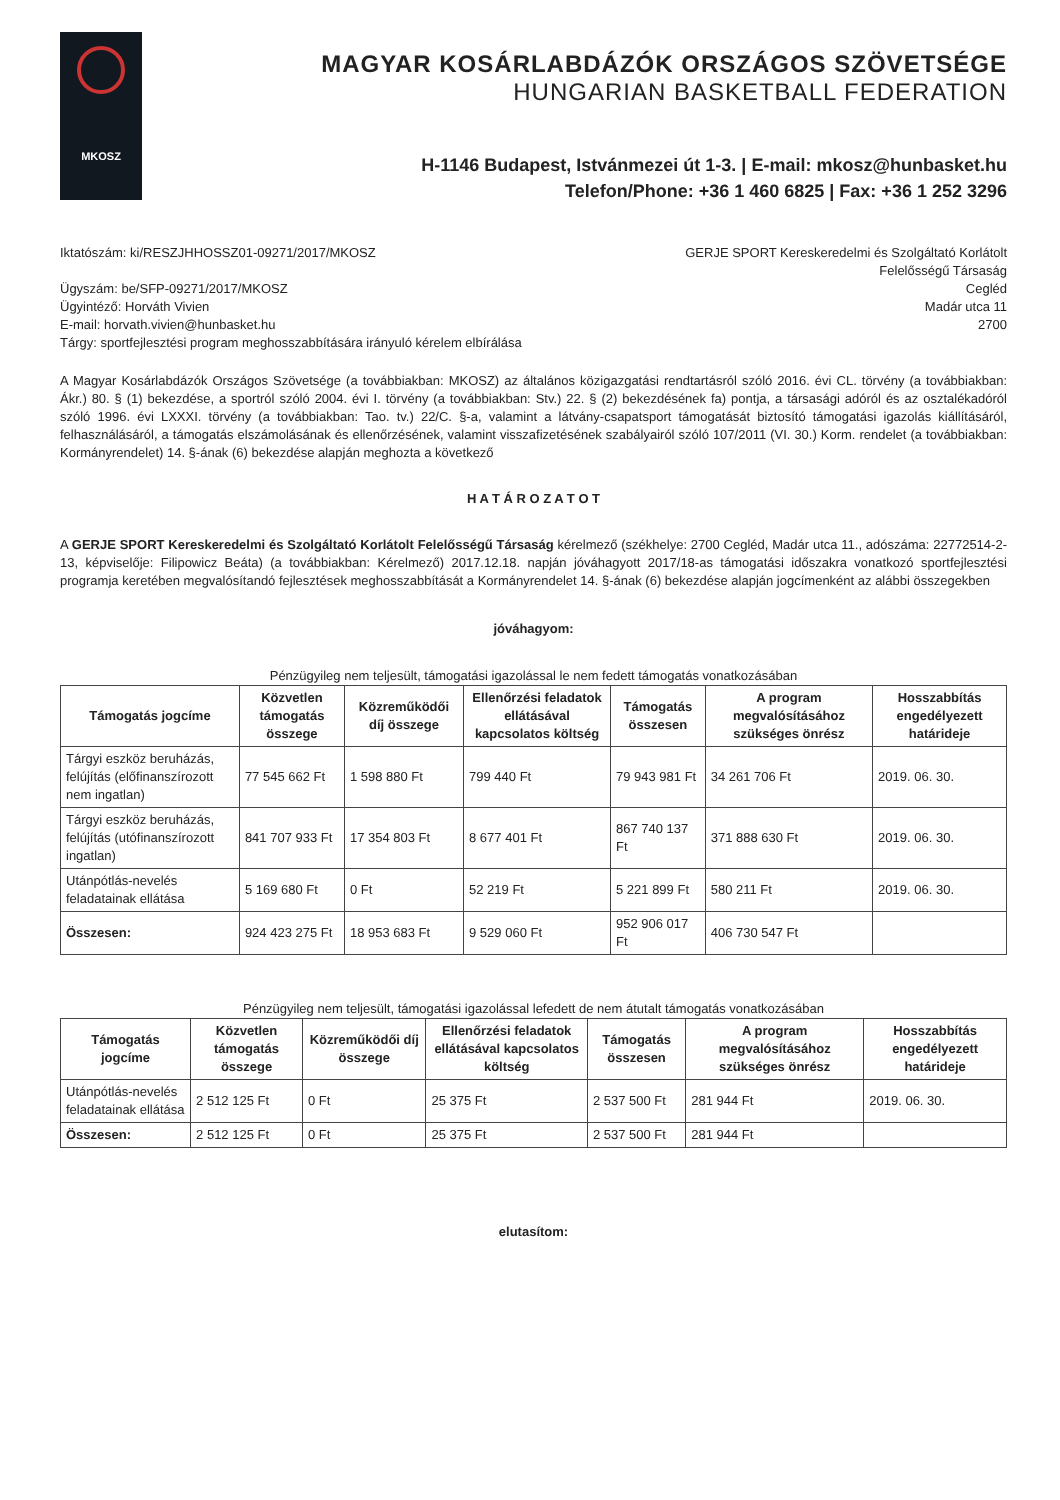MKOSZ
MAGYAR KOSÁRLABDÁZÓK ORSZÁGOS SZÖVETSÉGE
HUNGARIAN BASKETBALL FEDERATION
H-1146 Budapest, Istvánmezei út 1-3. | E-mail: mkosz@hunbasket.hu
Telefon/Phone: +36 1 460 6825 | Fax: +36 1 252 3296
Iktatószám: ki/RESZJHHOSSZ01-09271/2017/MKOSZ
Ügyszám: be/SFP-09271/2017/MKOSZ
Ügyintéző: Horváth Vivien
E-mail: horvath.vivien@hunbasket.hu
Tárgy: sportfejlesztési program meghosszabbítására irányuló kérelem elbírálása
GERJE SPORT Kereskeredelmi és Szolgáltató Korlátolt
Felelősségű Társaság
Cegléd
Madár utca 11
2700
A Magyar Kosárlabdázók Országos Szövetsége (a továbbiakban: MKOSZ) az általános közigazgatási rendtartásról szóló 2016. évi CL. törvény (a továbbiakban: Ákr.) 80. § (1) bekezdése, a sportról szóló 2004. évi I. törvény (a továbbiakban: Stv.) 22. § (2) bekezdésének fa) pontja, a társasági adóról és az osztalékadóról szóló 1996. évi LXXXI. törvény (a továbbiakban: Tao. tv.) 22/C. §-a, valamint a látvány-csapatsport támogatását biztosító támogatási igazolás kiállításáról, felhasználásáról, a támogatás elszámolásának és ellenőrzésének, valamint visszafizetésének szabályairól szóló 107/2011 (VI. 30.) Korm. rendelet (a továbbiakban: Kormányrendelet) 14. §-ának (6) bekezdése alapján meghozta a következő
H A T Á R O Z A T O T
A GERJE SPORT Kereskeredelmi és Szolgáltató Korlátolt Felelősségű Társaság kérelmező (székhelye: 2700 Cegléd, Madár utca 11., adószáma: 22772514-2-13, képviselője: Filipowicz Beáta) (a továbbiakban: Kérelmező) 2017.12.18. napján jóváhagyott 2017/18-as támogatási időszakra vonatkozó sportfejlesztési programja keretében megvalósítandó fejlesztések meghosszabbítását a Kormányrendelet 14. §-ának (6) bekezdése alapján jogcímenként az alábbi összegekben
jóváhagyom:
Pénzügyileg nem teljesült, támogatási igazolással le nem fedett támogatás vonatkozásában
| Támogatás jogcíme | Közvetlen támogatás összege | Közreműködői díj összege | Ellenőrzési feladatok ellátásával kapcsolatos költség | Támogatás összesen | A program megvalósításához szükséges önrész | Hosszabbítás engedélyezett határideje |
| --- | --- | --- | --- | --- | --- | --- |
| Tárgyi eszköz beruházás, felújítás (előfinanszírozott nem ingatlan) | 77 545 662 Ft | 1 598 880 Ft | 799 440 Ft | 79 943 981 Ft | 34 261 706 Ft | 2019. 06. 30. |
| Tárgyi eszköz beruházás, felújítás (utófinanszírozott ingatlan) | 841 707 933 Ft | 17 354 803 Ft | 8 677 401 Ft | 867 740 137 Ft | 371 888 630 Ft | 2019. 06. 30. |
| Utánpótlás-nevelés feladatainak ellátása | 5 169 680 Ft | 0 Ft | 52 219 Ft | 5 221 899 Ft | 580 211 Ft | 2019. 06. 30. |
| Összesen: | 924 423 275 Ft | 18 953 683 Ft | 9 529 060 Ft | 952 906 017 Ft | 406 730 547 Ft | |
Pénzügyileg nem teljesült, támogatási igazolással lefedett de nem átutalt támogatás vonatkozásában
| Támogatás jogcíme | Közvetlen támogatás összege | Közreműködői díj összege | Ellenőrzési feladatok ellátásával kapcsolatos költség | Támogatás összesen | A program megvalósításához szükséges önrész | Hosszabbítás engedélyezett határideje |
| --- | --- | --- | --- | --- | --- | --- |
| Utánpótlás-nevelés feladatainak ellátása | 2 512 125 Ft | 0 Ft | 25 375 Ft | 2 537 500 Ft | 281 944 Ft | 2019. 06. 30. |
| Összesen: | 2 512 125 Ft | 0 Ft | 25 375 Ft | 2 537 500 Ft | 281 944 Ft | |
elutasítom: